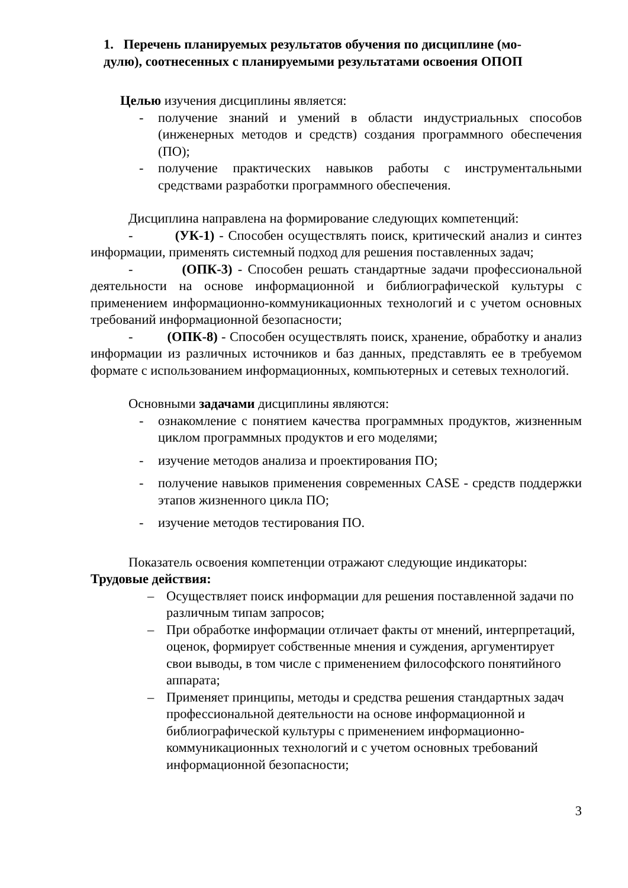1. Перечень планируемых результатов обучения по дисциплине (мо-
дулю), соотнесенных с планируемыми результатами освоения ОПОП
Целью изучения дисциплины является:
- получение знаний и умений в области индустриальных способов (инженерных методов и средств) создания программного обеспечения (ПО);
- получение практических навыков работы с инструментальными средствами разработки программного обеспечения.
Дисциплина направлена на формирование следующих компетенций:
- (УК-1) - Способен осуществлять поиск, критический анализ и синтез информации, применять системный подход для решения поставленных задач;
- (ОПК-3) - Способен решать стандартные задачи профессиональной деятельности на основе информационной и библиографической культуры с применением информационно-коммуникационных технологий и с учетом основных требований информационной безопасности;
- (ОПК-8) - Способен осуществлять поиск, хранение, обработку и анализ информации из различных источников и баз данных, представлять ее в требуемом формате с использованием информационных, компьютерных и сетевых технологий.
Основными задачами дисциплины являются:
- ознакомление с понятием качества программных продуктов, жизненным циклом программных продуктов и его моделями;
- изучение методов анализа и проектирования ПО;
- получение навыков применения современных CASE - средств поддержки этапов жизненного цикла ПО;
- изучение методов тестирования ПО.
Показатель освоения компетенции отражают следующие индикаторы:
Трудовые действия:
– Осуществляет поиск информации для решения поставленной задачи по различным типам запросов;
– При обработке информации отличает факты от мнений, интерпретаций, оценок, формирует собственные мнения и суждения, аргументирует свои выводы, в том числе с применением философского понятийного аппарата;
– Применяет принципы, методы и средства решения стандартных задач профессиональной деятельности на основе информационной и библиографической культуры с применением информационно- коммуникационных технологий и с учетом основных требований информационной безопасности;
3